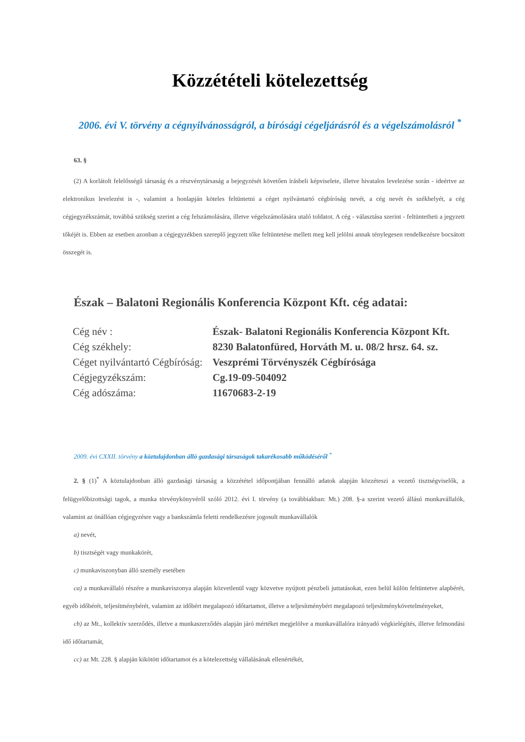Közzétételi kötelezettség
2006. évi V. törvény a cégnyilvánosságról, a bírósági cégeljárásról és a végelszámolásról <sup>*</sup>
63. §
(2) A korlátolt felelősségű társaság és a részvénytársaság a bejegyzését követően írásbeli képviselete, illetve hivatalos levelezése során - ideértve az elektronikus levelezést is -, valamint a honlapján köteles feltüntetni a céget nyilvántartó cégbíróság nevét, a cég nevét és székhelyét, a cég cégjegyzékszámát, továbbá szükség szerint a cég felszámolására, illetve végelszámolására utaló toldatot. A cég - választása szerint - feltüntetheti a jegyzett tőkéjét is. Ebben az esetben azonban a cégjegyzékben szereplő jegyzett tőke feltüntetése mellett meg kell jelölni annak ténylegesen rendelkezésre bocsátott összegét is.
Észak – Balatoni Regionális Konferencia Központ Kft. cég adatai:
| Cég név : | Észak- Balatoni Regionális Konferencia Központ Kft. |
| Cég székhely: | 8230 Balatonfüred, Horváth M. u. 08/2 hrsz. 64. sz. |
| Céget nyilvántartó Cégbíróság: | Veszprémi Törvényszék Cégbírósága |
| Cégjegyzékszám: | Cg.19-09-504092 |
| Cég adószáma: | 11670683-2-19 |
2009. évi CXXII. törvény a köztulajdonban álló gazdasági társaságok takarékosabb működéséről <sup>*</sup>
2. § (1)<sup>*</sup> A köztulajdonban álló gazdasági társaság a közzététel időpontjában fennálló adatok alapján közzéteszi a vezető tisztségviselők, a felügyelőbizottsági tagok, a munka törvénykönyvéről szóló 2012. évi I. törvény (a továbbiakban: Mt.) 208. §-a szerint vezető állású munkavállalók, valamint az önállóan cégjegyzésre vagy a bankszámla feletti rendelkezésre jogosult munkavállalók
a) nevét,
b) tisztségét vagy munkakörét,
c) munkaviszonyban álló személy esetében
ca) a munkavállaló részére a munkaviszonya alapján közvetlenül vagy közvetve nyújtott pénzbeli juttatásokat, ezen belül külön feltüntetve alapbérét, egyéb időbérét, teljesítménybérét, valamint az időbért megalapozó időtartamot, illetve a teljesítménybért megalapozó teljesítménykövetelményeket,
cb) az Mt., kollektív szerződés, illetve a munkaszerződés alapján járó mértéket megjelölve a munkavállalóra irányadó végkielégítés, illetve felmondási idő időtartamát,
cc) az Mt. 228. § alapján kikötött időtartamot és a kötelezettség vállalásának ellenértékét,